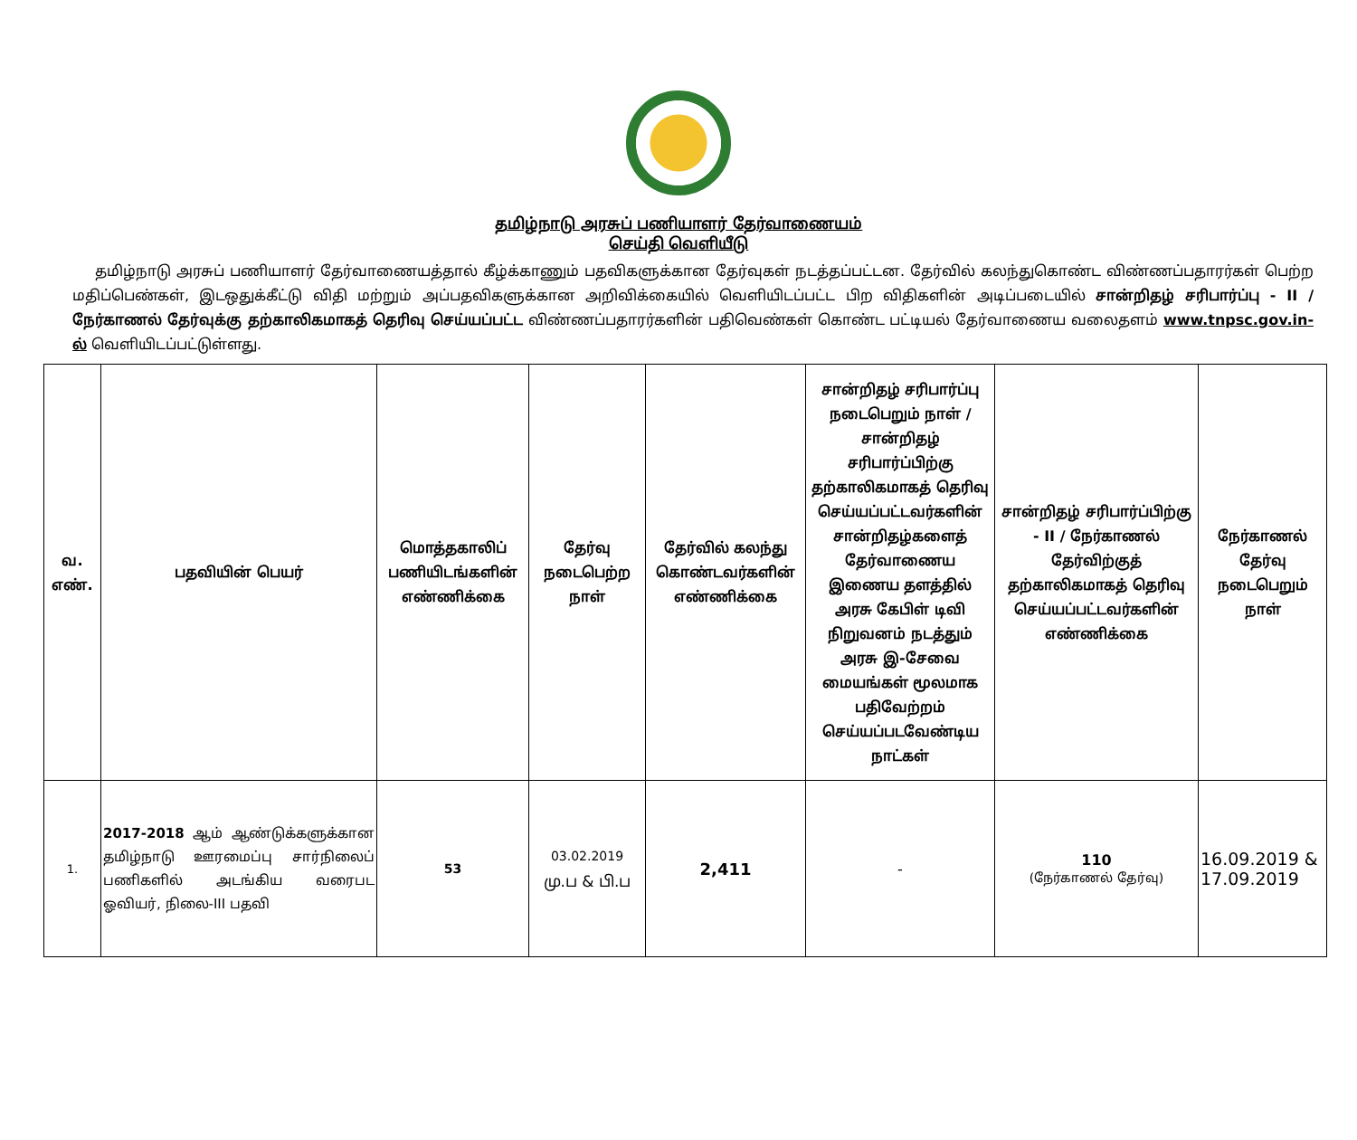தமிழ்நாடு அரசுப் பணியாளர் தேர்வாணையம்
செய்தி வெளியீடு
தமிழ்நாடு அரசுப் பணியாளர் தேர்வாணையத்தால் கீழ்க்காணும் பதவிகளுக்கான தேர்வுகள் நடத்தப்பட்டன. தேர்வில் கலந்துகொண்ட விண்ணப்பதாரர்கள் பெற்ற மதிப்பெண்கள், இடஒதுக்கீட்டு விதி மற்றும் அப்பதவிகளுக்கான அறிவிக்கையில் வெளியிடப்பட்ட பிற விதிகளின் அடிப்படையில் சான்றிதழ் சரிபார்ப்பு - II / நேர்காணல் தேர்வுக்கு தற்காலிகமாகத் தெரிவு செய்யப்பட்ட விண்ணப்பதாரர்களின் பதிவெண்கள் கொண்ட பட்டியல் தேர்வாணைய வலைதளம் www.tnpsc.gov.in-ல் வெளியிடப்பட்டுள்ளது.
| வ. எண். | பதவியின் பெயர் | மொத்தகாலிப் பணியிடங்களின் எண்ணிக்கை | தேர்வு நடைபெற்ற நாள் | தேர்வில் கலந்து கொண்டவர்களின் எண்ணிக்கை | சான்றிதழ் சரிபார்ப்பு நடைபெறும் நாள் / சான்றிதழ் சரிபார்ப்பிற்கு தற்காலிகமாகத் தெரிவு செய்யப்பட்டவர்களின் சான்றிதழ்களைத் தேர்வாணைய இணைய தளத்தில் அரசு கேபிள் டிவி நிறுவனம் நடத்தும் அரசு இ-சேவை மையங்கள் மூலமாக பதிவேற்றம் செய்யப்படவேண்டிய நாட்கள் | சான்றிதழ் சரிபார்ப்பிற்கு - II / நேர்காணல் தேர்விற்குத் தற்காலிகமாகத் தெரிவு செய்யப்பட்டவர்களின் எண்ணிக்கை | நேர்காணல் தேர்வு நடைபெறும் நாள் |
| --- | --- | --- | --- | --- | --- | --- | --- |
| 1. | 2017-2018 ஆம் ஆண்டுக்களுக்கான தமிழ்நாடு ஊரமைப்பு சார்நிலைப் பணிகளில் அடங்கிய வரைபட ஓவியர், நிலை-III பதவி | 53 | 03.02.2019 மு.ப & பி.ப | 2,411 | - | 110 (நேர்காணல் தேர்வு) | 16.09.2019 & 17.09.2019 |